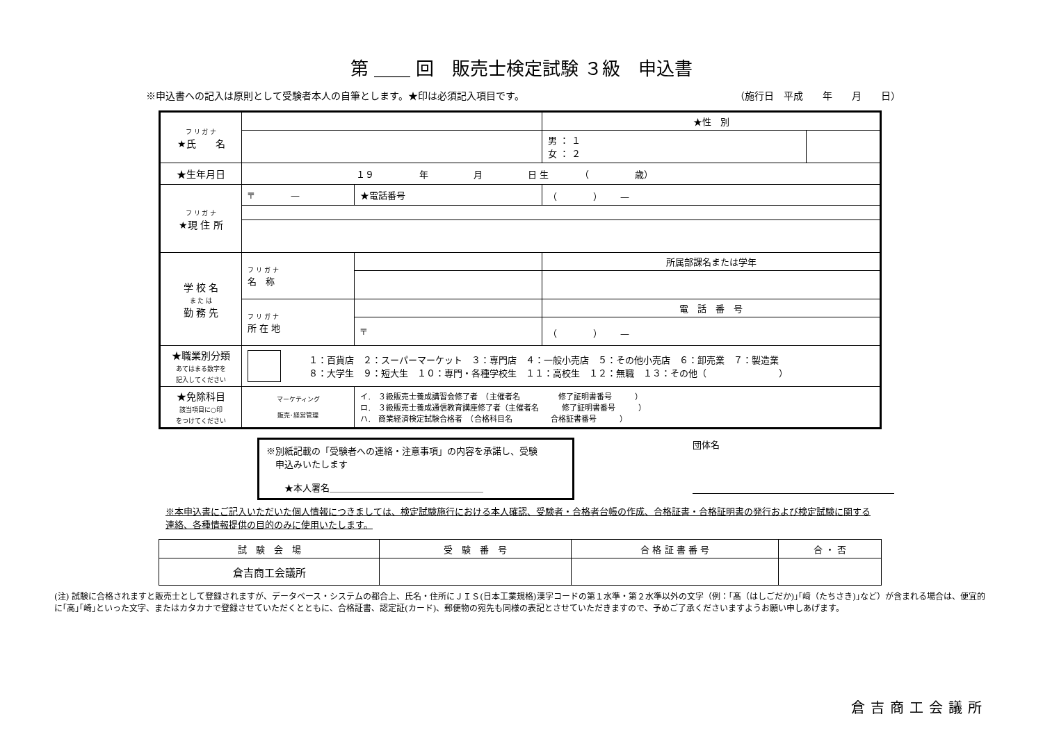第 ＿＿ 回　販売士検定試験 ３級　申込書
※申込書への記入は原則として受験者本人の自筆とします。★印は必須記入項目です。 （施行日　平成　　年　　月　　日）
| フ リ ガ ナ ★氏 名 | | | | | ★性 別 | |
| | | | | | 男 ： １ 女 ： ２ | |
| ★生年月日 | １９ 年 月 日 生 （ 歳） | | | | | |
| フ リ ガ ナ ★現 住 所 | 〒 — | | ★電話番号 | （ ） — | | |
| 学 校 名 ま た は 勤 務 先 | フ リ ガ ナ 名 称 | | | 所属部課名または学年 | | |
| | フ リ ガ ナ 所 在 地 | | | 電 話 番 号 | | |
| | | 〒 | | （ ） — | | |
| ★職業別分類 あてはまる数字を 記入してください | １：百貨店 ２：スーパーマーケット ３：専門店 ４：一般小売店 ５：その他小売店 ６：卸売業 ７：製造業 ８：大学生 ９：短大生 １０：専門・各種学校生 １１：高校生 １２：無職 １３：その他（ ） | | | | | |
| ★免除科目 該当項目に○印 をつけてください | マーケティング 販売･経営管理 | イ. ３級販売士養成講習会修了者 （主催者名 修了証明書番号 ） ロ. ３級販売士養成通信教育講座修了者（主催者名 修了証明書番号 ） ハ. 商業経済検定試験合格者 （合格科目名 合格証書番号 ） | | | | |
※別紙記載の「受験者への連絡・注意事項」の内容を承諾し、受験
　申込みいたします
　　★本人署名＿＿＿＿＿＿＿＿＿＿＿＿＿＿＿＿＿
団体名
※本申込書にご記入いただいた個人情報につきましては、検定試験施行における本人確認、受験者・合格者台帳の作成、合格証書・合格証明書の発行および検定試験に関する連絡、各種情報提供の目的のみに使用いたします。
| 試 験 会 場 | 受 験 番 号 | 合 格 証 書 番 号 | 合 ・ 否 |
| --- | --- | --- | --- |
| 倉吉商工会議所 | | | |
(注) 試験に合格されますと販売士として登録されますが、データベース・システムの都合上、氏名・住所にＪＩＳ(日本工業規格)漢字コードの第１水準・第２水準以外の文字（例：｢髙（はしごだか)｣｢﨑（たちさき)｣など）が含まれる場合は、便宜的に｢高｣｢崎｣といった文字、またはカタカナで登録させていただくとともに、合格証書、認定証(カード)、郵便物の宛先も同様の表記とさせていただきますので、予めご了承くださいますようお願い申しあげます。
倉吉商工会議所